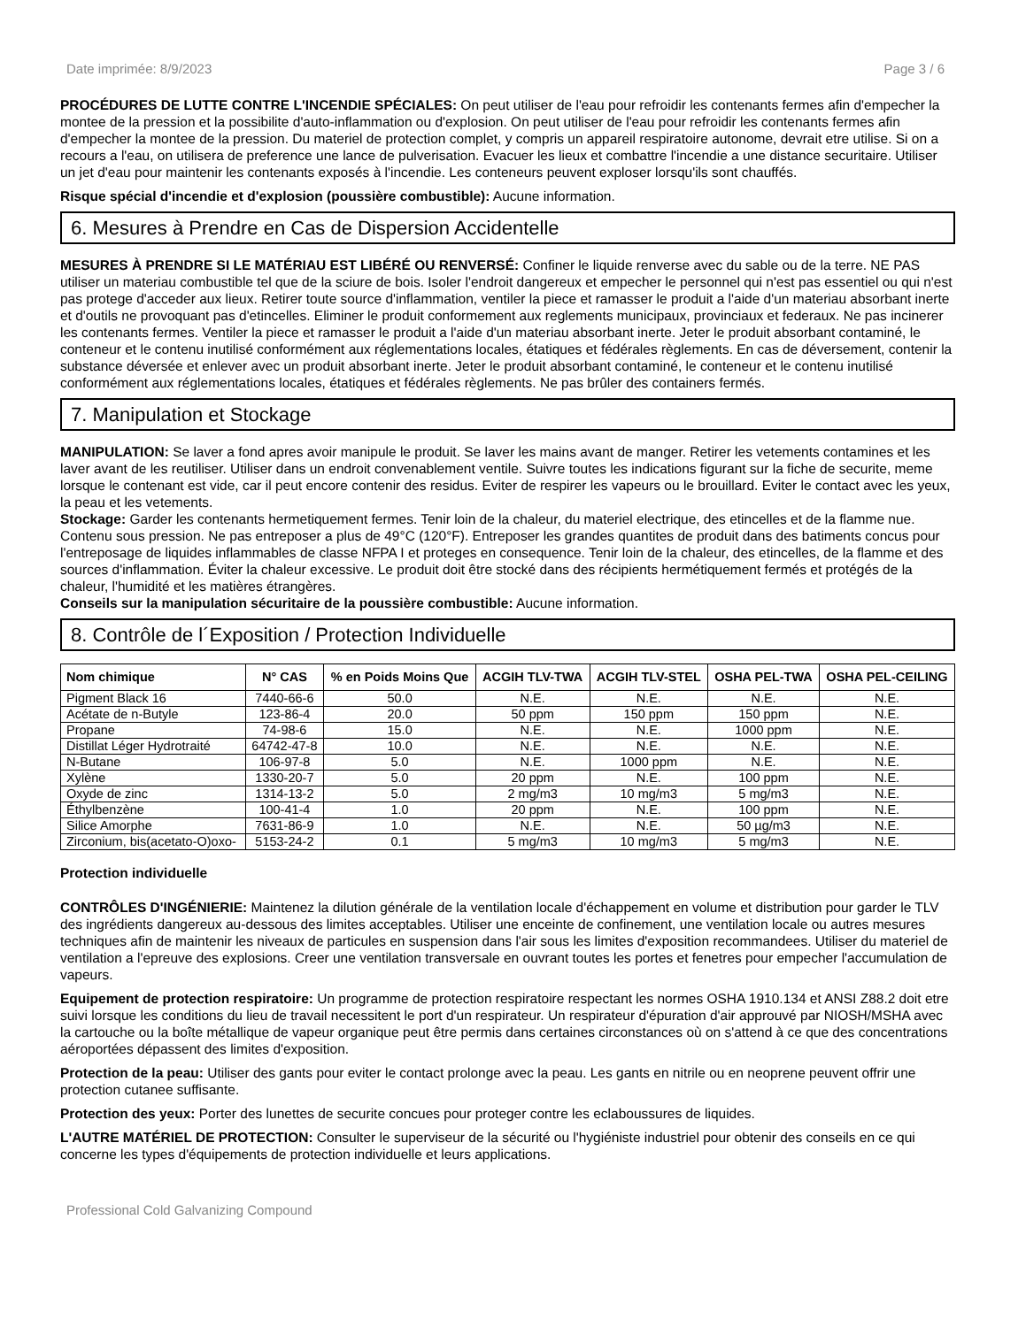Date imprimée: 8/9/2023 Page 3 / 6
PROCÉDURES DE LUTTE CONTRE L'INCENDIE SPÉCIALES: On peut utiliser de l'eau pour refroidir les contenants fermes afin d'empecher la montee de la pression et la possibilite d'auto-inflammation ou d'explosion. On peut utiliser de l'eau pour refroidir les contenants fermes afin d'empecher la montee de la pression. Du materiel de protection complet, y compris un appareil respiratoire autonome, devrait etre utilise. Si on a recours a l'eau, on utilisera de preference une lance de pulverisation. Evacuer les lieux et combattre l'incendie a une distance securitaire. Utiliser un jet d'eau pour maintenir les contenants exposés à l'incendie. Les conteneurs peuvent exploser lorsqu'ils sont chauffés.
Risque spécial d'incendie et d'explosion (poussière combustible): Aucune information.
6. Mesures à Prendre en Cas de Dispersion Accidentelle
MESURES À PRENDRE SI LE MATÉRIAU EST LIBÉRÉ OU RENVERSÉ: Confiner le liquide renverse avec du sable ou de la terre. NE PAS utiliser un materiau combustible tel que de la sciure de bois. Isoler l'endroit dangereux et empecher le personnel qui n'est pas essentiel ou qui n'est pas protege d'acceder aux lieux. Retirer toute source d'inflammation, ventiler la piece et ramasser le produit a l'aide d'un materiau absorbant inerte et d'outils ne provoquant pas d'etincelles. Eliminer le produit conformement aux reglements municipaux, provinciaux et federaux. Ne pas incinerer les contenants fermes. Ventiler la piece et ramasser le produit a l'aide d'un materiau absorbant inerte. Jeter le produit absorbant contaminé, le conteneur et le contenu inutilisé conformément aux réglementations locales, étatiques et fédérales règlements. En cas de déversement, contenir la substance déversée et enlever avec un produit absorbant inerte. Jeter le produit absorbant contaminé, le conteneur et le contenu inutilisé conformément aux réglementations locales, étatiques et fédérales règlements. Ne pas brûler des containers fermés.
7. Manipulation et Stockage
MANIPULATION: Se laver a fond apres avoir manipule le produit. Se laver les mains avant de manger. Retirer les vetements contamines et les laver avant de les reutiliser. Utiliser dans un endroit convenablement ventile. Suivre toutes les indications figurant sur la fiche de securite, meme lorsque le contenant est vide, car il peut encore contenir des residus. Eviter de respirer les vapeurs ou le brouillard. Eviter le contact avec les yeux, la peau et les vetements.
Stockage: Garder les contenants hermetiquement fermes. Tenir loin de la chaleur, du materiel electrique, des etincelles et de la flamme nue. Contenu sous pression. Ne pas entreposer a plus de 49°C (120°F). Entreposer les grandes quantites de produit dans des batiments concus pour l'entreposage de liquides inflammables de classe NFPA I et proteges en consequence. Tenir loin de la chaleur, des etincelles, de la flamme et des sources d'inflammation. Éviter la chaleur excessive. Le produit doit être stocké dans des récipients hermétiquement fermés et protégés de la chaleur, l'humidité et les matières étrangères.
Conseils sur la manipulation sécuritaire de la poussière combustible: Aucune information.
8. Contrôle de l´Exposition / Protection Individuelle
| Nom chimique | N° CAS | % en Poids Moins Que | ACGIH TLV-TWA | ACGIH TLV-STEL | OSHA PEL-TWA | OSHA PEL-CEILING |
| --- | --- | --- | --- | --- | --- | --- |
| Pigment Black 16 | 7440-66-6 | 50.0 | N.E. | N.E. | N.E. | N.E. |
| Acétate de n-Butyle | 123-86-4 | 20.0 | 50 ppm | 150 ppm | 150 ppm | N.E. |
| Propane | 74-98-6 | 15.0 | N.E. | N.E. | 1000 ppm | N.E. |
| Distillat Léger Hydrotraité | 64742-47-8 | 10.0 | N.E. | N.E. | N.E. | N.E. |
| N-Butane | 106-97-8 | 5.0 | N.E. | 1000 ppm | N.E. | N.E. |
| Xylène | 1330-20-7 | 5.0 | 20 ppm | N.E. | 100 ppm | N.E. |
| Oxyde de zinc | 1314-13-2 | 5.0 | 2 mg/m3 | 10 mg/m3 | 5 mg/m3 | N.E. |
| Éthylbenzène | 100-41-4 | 1.0 | 20 ppm | N.E. | 100 ppm | N.E. |
| Silice Amorphe | 7631-86-9 | 1.0 | N.E. | N.E. | 50 µg/m3 | N.E. |
| Zirconium, bis(acetato-O)oxo- | 5153-24-2 | 0.1 | 5 mg/m3 | 10 mg/m3 | 5 mg/m3 | N.E. |
Protection individuelle
CONTRÔLES D'INGÉNIERIE: Maintenez la dilution générale de la ventilation locale d'échappement en volume et distribution pour garder le TLV des ingrédients dangereux au-dessous des limites acceptables. Utiliser une enceinte de confinement, une ventilation locale ou autres mesures techniques afin de maintenir les niveaux de particules en suspension dans l'air sous les limites d'exposition recommandees. Utiliser du materiel de ventilation a l'epreuve des explosions. Creer une ventilation transversale en ouvrant toutes les portes et fenetres pour empecher l'accumulation de vapeurs.
Equipement de protection respiratoire: Un programme de protection respiratoire respectant les normes OSHA 1910.134 et ANSI Z88.2 doit etre suivi lorsque les conditions du lieu de travail necessitent le port d'un respirateur. Un respirateur d'épuration d'air approuvé par NIOSH/MSHA avec la cartouche ou la boîte métallique de vapeur organique peut être permis dans certaines circonstances où on s'attend à ce que des concentrations aéroportées dépassent des limites d'exposition.
Protection de la peau: Utiliser des gants pour eviter le contact prolonge avec la peau. Les gants en nitrile ou en neoprene peuvent offrir une protection cutanee suffisante.
Protection des yeux: Porter des lunettes de securite concues pour proteger contre les eclaboussures de liquides.
L'AUTRE MATÉRIEL DE PROTECTION: Consulter le superviseur de la sécurité ou l'hygiéniste industriel pour obtenir des conseils en ce qui concerne les types d'équipements de protection individuelle et leurs applications.
Professional Cold Galvanizing Compound